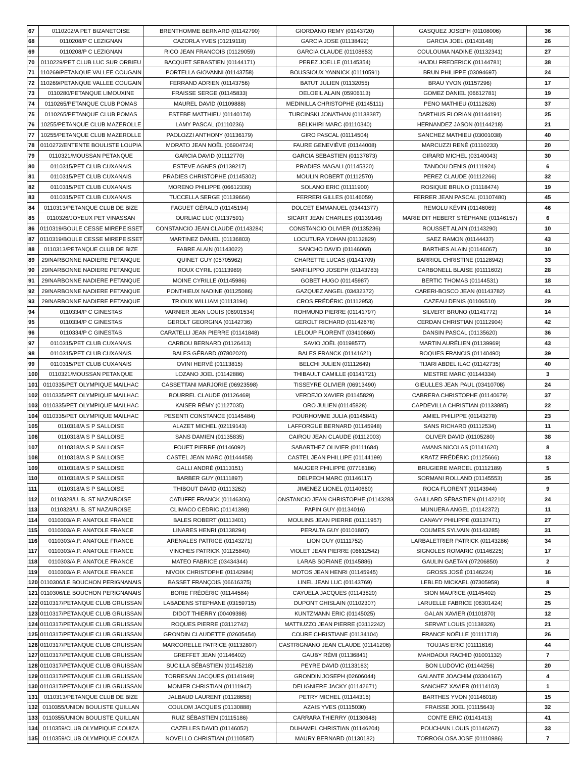| 67 | 0110202/A PET BIZANETOISE | BRENTHOMME BERNARD (01142790) | GIORDANO REMY (01143720) | GASQUEZ JOSEPH (01108006) | 36 |
| 68 | 0110208/P C LEZIGNAN | CAZORLA YVES (01219118) | GARCIA JOSE (01138492) | GARCIA JOEL (01143148) | 26 |
| 69 | 0110208/P C LEZIGNAN | RICO JEAN FRANCOIS (01129059) | GARCIA CLAUDE (01108853) | COULOUMA NADINE (01132341) | 27 |
| 70 | 0110229/PET CLUB LUC SUR ORBIEU | BACQUET SEBASTIEN (01144171) | PEREZ JOELLE (01145354) | HAJDU FREDERICK (01144781) | 38 |
| 71 | 110269/PETANQUE VALLEE COUGAIN | PORTELLA GIOVANNI (01143758) | BOUSSIOUX YANNICK (01110591) | BRUN PHILIPPE (03094697) | 24 |
| 72 | 110269/PETANQUE VALLEE COUGAIN | FERRAND ADRIEN (01143756) | BATUT JULIEN (01132055) | BRAU YVON (01157296) | 17 |
| 73 | 0110280/PETANQUE LIMOUXINE | FRAISSE SERGE (01145833) | DELOEIL ALAIN (05906113) | GOMEZ DANIEL (06612781) | 19 |
| 74 | 0110265/PETANQUE CLUB POMAS | MAUREL DAVID (01109888) | MEDINILLA CHRISTOPHE (01145111) | PENO MATHIEU (01112626) | 37 |
| 75 | 0110265/PETANQUE CLUB POMAS | ESTEBE MATTHIEU (01140174) | TURCINSKI JONATHAN (01138387) | DARTHUS FLORIAN (01144191) | 25 |
| 76 | 10255/PETANQUE CLUB MAZEROLLE | LAMY PASCAL (01110236) | BELKHIRI MARC (01110340) | HERNANDEZ JASON (01144218) | 21 |
| 77 | 10255/PETANQUE CLUB MAZEROLLE | PAOLOZZI ANTHONY (01136179) | GIRO PASCAL (01114504) | SANCHEZ MATHIEU (03001038) | 40 |
| 78 | 0110272/ENTENTE BOULISTE LOUPIA | MORATO JEAN NOËL (06904724) | FAURE GENEVIÈVE (01144008) | MARCUZZI RENÉ (01110233) | 20 |
| 79 | 0110321/MOUSSAN PETANQUE | GARCIA DAVID (01112770) | GARCIA SEBASTIEN (01137873) | GIRARD MICHEL (03140043) | 30 |
| 80 | 0110315/PET CLUB CUXANAIS | ESTEVE AGNES (01139217) | PRADIES MAGALI (01145320) | TANDOU DENIS (01111924) | 6 |
| 81 | 0110315/PET CLUB CUXANAIS | PRADIES CHRISTOPHE (01145302) | MOULIN ROBERT (01112570) | PEREZ CLAUDE (01112266) | 32 |
| 82 | 0110315/PET CLUB CUXANAIS | MORENO PHILIPPE (06612339) | SOLANO ERIC (01111900) | ROSIQUE BRUNO (01118474) | 19 |
| 83 | 0110315/PET CLUB CUXANAIS | TUCCELLA SERGE (01139664) | FERRERI GILLES (01146059) | FERRER JEAN PASCAL (01107480) | 45 |
| 84 | 0110313/PETANQUE CLUB DE BIZE | FAGUET GÉRALD (01145194) | DOLCET EMMANUEL (03441377) | REMOLU KÉVIN (01146069) | 46 |
| 85 | 0110326/JOYEUX PET VINASSAN | OURLIAC LUC (01137591) | SICART JEAN CHARLES (01139146) | MARIE DIT HEBERT STÉPHANE (01146157) | 6 |
| 86 | 0110319/BOULE CESSE MIREPEISSET | CONSTANCIO JEAN CLAUDE (01143284) | CONSTANCIO OLIVIER (01135236) | ROUSSET ALAIN (01143290) | 10 |
| 87 | 0110319/BOULE CESSE MIREPEISSET | MARTINEZ DANIEL (01136803) | LOCUTURA YOHAN (01132829) | SAEZ RAMON (01144437) | 43 |
| 88 | 0110313/PETANQUE CLUB DE BIZE | FABRE ALAIN (01143022) | SANCHO DAVID (01146068) | BARTHES ALAIN (01146067) | 10 |
| 89 | 29/NARBONNE NADIERE PETANQUE | QUINET GUY (05705962) | CHARETTE LUCAS (01141709) | BARRIOL CHRISTINE (01128942) | 33 |
| 90 | 29/NARBONNE NADIERE PETANQUE | ROUX CYRIL (01113989) | SANFILIPPO JOSEPH (01143783) | CARBONELL BLAISE (01111602) | 28 |
| 91 | 29/NARBONNE NADIERE PETANQUE | MOINE CYRILLE (01145986) | GOBET HUGO (01145987) | BERTIC THOMAS (01144531) | 18 |
| 92 | 29/NARBONNE NADIERE PETANQUE | PONTHIEUX NADINE (01125086) | GAZQUEZ ANGEL (03432372) | CARERI-BOSCO JEAN (01143782) | 41 |
| 93 | 29/NARBONNE NADIERE PETANQUE | TRIOUX WILLIAM (01113194) | CROS FRÉDÉRIC (01112953) | CAZEAU DENIS (01106510) | 29 |
| 94 | 0110334/P C GINESTAS | VARNIER JEAN LOUIS (06901534) | ROHMUND PIERRE (01141797) | SILVERT BRUNO (01141772) | 14 |
| 95 | 0110334/P C GINESTAS | GEROLT GEORGINA (01142736) | GEROLT RICHARD (01142678) | CERDAN CHRISTIAN (01112904) | 42 |
| 96 | 0110334/P C GINESTAS | CARATELLI JEAN PIERRE (01141848) | LELOUP FLORENT (03410860) | DANSIN PASCAL (01135620) | 36 |
| 97 | 0110315/PET CLUB CUXANAIS | CARBOU BERNARD (01126413) | SAVIO JOËL (01198577) | MARTIN AURÉLIEN (01139969) | 43 |
| 98 | 0110315/PET CLUB CUXANAIS | BALES GÉRARD (07802020) | BALES FRANCK (01141621) | ROQUES FRANCIS (01140490) | 39 |
| 99 | 0110315/PET CLUB CUXANAIS | OVINI HERVÉ (01113815) | BELCHI JULIEN (01112649) | TIJARI ABDEL ILAC (01142735) | 40 |
| 100 | 0110321/MOUSSAN PETANQUE | LOZANO JOEL (01142886) | THIBAULT CAMILLE (01141721) | MESTRE MARC (01144334) | 3 |
| 101 | 0110335/PET OLYMPIQUE MAILHAC | CASSETTANI MARJORIE (06923598) | TISSEYRE OLIVIER (06913490) | GIEULLES JEAN PAUL (03410708) | 24 |
| 102 | 0110335/PET OLYMPIQUE MAILHAC | BOURREL CLAUDE (01126469) | VERDEJO XAVIER (01145829) | CABRERA CHRISTOPHE (01140679) | 37 |
| 103 | 0110335/PET OLYMPIQUE MAILHAC | KAISER RÉMY (01127035) | ORO JULIEN (01145828) | CAPDEVILLA CHRISTIAN (01133885) | 22 |
| 104 | 0110335/PET OLYMPIQUE MAILHAC | PESENTI CONSTANCE (01145484) | POURHOMME JULIA (01145841) | AMIEL PHILIPPE (01143278) | 23 |
| 105 | 0110318/A S P SALLOISE | ALAZET MICHEL (02119143) | LAFFORGUE BERNARD (01145948) | SANS RICHARD (01112534) | 11 |
| 106 | 0110318/A S P SALLOISE | SANS DAMIEN (01135835) | CAIROU JEAN CLAUDE (01112003) | OLIVER DAVID (01105280) | 38 |
| 107 | 0110318/A S P SALLOISE | FOUET PIERRE (01146092) | SABARTHEZ OLIVIER (01111684) | AMANS NICOLAS (01141620) | 8 |
| 108 | 0110318/A S P SALLOISE | CASTEL JEAN MARC (01144458) | CASTEL JEAN PHILLIPE (01144199) | KRATZ FRÉDÉRIC (01125666) | 13 |
| 109 | 0110318/A S P SALLOISE | GALLI ANDRÉ (01113151) | MAUGER PHILIPPE (07718186) | BRUGIERE MARCEL (01112189) | 5 |
| 110 | 0110318/A S P SALLOISE | BARBER GUY (01111897) | DELPECH MARC (01146117) | SORMANI ROLLAND (01145553) | 35 |
| 111 | 0110318/A S P SALLOISE | THIBOUT DAVID (01113262) | JIMENEZ LIONEL (01140660) | ROCA FLORENT (01143944) | 9 |
| 112 | 0110328/U. B. ST NAZAIROISE | CATUFFE FRANCK (01146306) | ONSTANCIO JEAN CHRISTOPHE (01143283 | GAILLARD SÉBASTIEN (01142210) | 24 |
| 113 | 0110328/U. B. ST NAZAIROISE | CLIMACO CEDRIC (01141398) | PAPIN GUY (01134016) | MUNUERA ANGEL (01142372) | 11 |
| 114 | 0110303/A.P. ANATOLE FRANCE | BALES ROBERT (01113401) | MOULINS JEAN PIERRE (01111957) | CANAVY PHILIPPE (03137471) | 27 |
| 115 | 0110303/A.P. ANATOLE FRANCE | LINARES HENRI (01138294) | PERALTA GUY (01101807) | COUMES SYLVAIN (01143285) | 31 |
| 116 | 0110303/A.P. ANATOLE FRANCE | ARENALES PATRICE (01143271) | LION GUY (01111752) | LARBALETRIER PATRICK (01143286) | 34 |
| 117 | 0110303/A.P. ANATOLE FRANCE | VINCHES PATRICK (01125840) | VIOLET JEAN PIERRE (06612542) | SIGNOLES ROMARIC (01146225) | 17 |
| 118 | 0110303/A.P. ANATOLE FRANCE | MATEO FABRICE (03434344) | LARAB SOFIANE (01145886) | GAULIN GAETAN (07206850) | 2 |
| 119 | 0110303/A.P. ANATOLE FRANCE | NIVOIX CHRISTOPHE (01142984) | MOTOS JEAN HENRI (01145945) | GROSS JOSÉ (01146224) | 16 |
| 120 | 0110306/LE BOUCHON PERIGNANAIS | BASSET FRANÇOIS (06616375) | LINEL JEAN LUC (01143769) | LEBLED MICKAEL (07305959) | 8 |
| 121 | 0110306/LE BOUCHON PERIGNANAIS | BORIE FRÉDÉRIC (01144584) | CAYUELA JACQUES (01143820) | SION MAURICE (01145402) | 25 |
| 122 | 0110317/PETANQUE CLUB GRUISSAN | LABADENS STEPHANE (03159715) | DUPONT GHISLAIN (01102307) | LARUELLE FABRICE (06301424) | 25 |
| 123 | 0110317/PETANQUE CLUB GRUISSAN | DIDOT THIERRY (00409398) | KUNTZMANN ERIC (01145025) | GALAN XAVIER (01101870) | 12 |
| 124 | 0110317/PETANQUE CLUB GRUISSAN | ROQUES PIERRE (03112742) | MATTIUZZO JEAN PIERRE (03112242) | SERVAT LOUIS (01138326) | 21 |
| 125 | 0110317/PETANQUE CLUB GRUISSAN | GRONDIN CLAUDETTE (02605454) | COURE CHRISTIANE (01134104) | FRANCE NOËLLE (01111718) | 26 |
| 126 | 0110317/PETANQUE CLUB GRUISSAN | MARCORELLE PATRICE (01132807) | CASTRIGNANO JEAN CLAUDE (01141206) | TOUJAS ERIC (01111616) | 44 |
| 127 | 0110317/PETANQUE CLUB GRUISSAN | GREFFET JEAN (01146402) | GAUBY RÉMI (01136841) | MAHDAOUI RACHID (01001132) | 7 |
| 128 | 0110317/PETANQUE CLUB GRUISSAN | SUCILLA SÉBASTIEN (01145218) | PEYRE DAVID (01133183) | BON LUDOVIC (01144256) | 20 |
| 129 | 0110317/PETANQUE CLUB GRUISSAN | TORRESAN JACQUES (01141949) | GRONDIN JOSEPH (02606044) | GALANTE JOACHIM (03304167) | 4 |
| 130 | 0110317/PETANQUE CLUB GRUISSAN | MONIER CHRISTIAN (01111947) | DELIGNIERE JACKY (01142671) | SANCHEZ XAVIER (01114103) | 1 |
| 131 | 0110313/PETANQUE CLUB DE BIZE | JALBAUD LAURENT (01128658) | PETRY MICHEL (01144315) | BARTHES YVON (01146018) | 15 |
| 132 | 0110355/UNION BOULISTE QUILLAN | COULOM JACQUES (01130888) | AZAIS YVES (01115030) | FRAISSE JOEL (01115643) | 32 |
| 133 | 0110355/UNION BOULISTE QUILLAN | RUIZ SÉBASTIEN (01115186) | CARRARA THIERRY (01130648) | CONTE ERIC (01141413) | 41 |
| 134 | 0110359/CLUB OLYMPIQUE COUIZA | CAZELLES DAVID (01146052) | DUHAMEL CHRISTIAN (01146204) | POUCHAIN LOUIS (01146267) | 33 |
| 135 | 0110359/CLUB OLYMPIQUE COUIZA | NOVELLO CHRISTIAN (01110587) | MAURY BERNARD (01130182) | TORROGLOSA JOSE (01110986) | 7 |